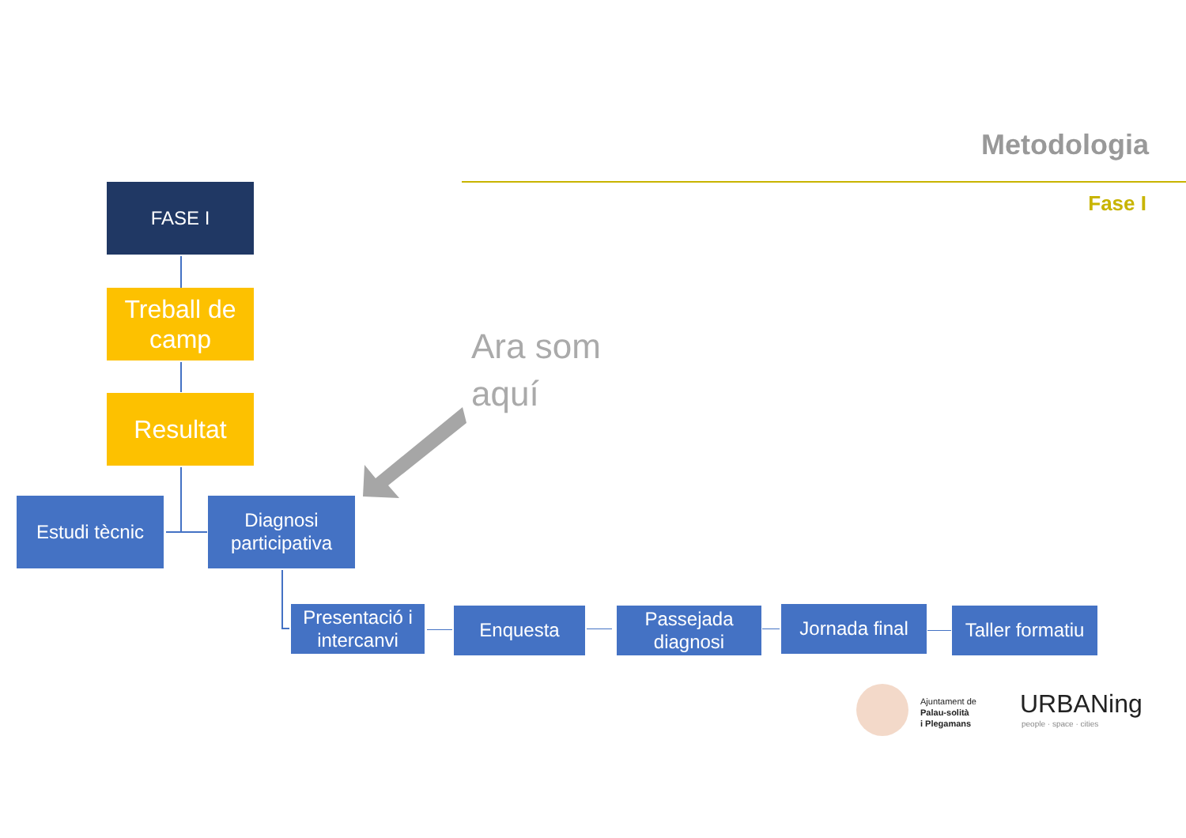Metodologia
Fase I FASE I
Treball de camp
Resultat
Estudi tècnic
Diagnosi participativa
Ara som
aquí
Presentació i intercanvi
Enquesta
Passejada diagnosi
Jornada final
Taller formatiu
Ajuntament de
Palau-solità
i Plegamans
URBANing
people · space · cities